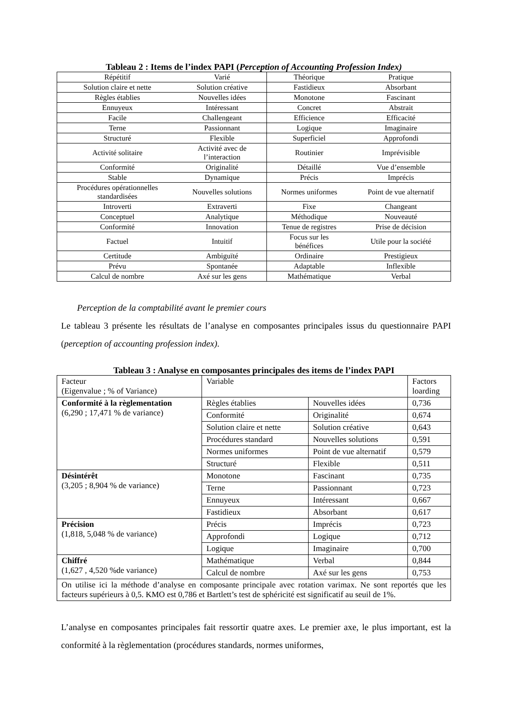Tableau 2 : Items de l’index PAPI (Perception of Accounting Profession Index)
| Répétitif | Varié | Théorique | Pratique |
| Solution claire et nette | Solution créative | Fastidieux | Absorbant |
| Règles établies | Nouvelles idées | Monotone | Fascinant |
| Ennuyeux | Intéressant | Concret | Abstrait |
| Facile | Challengeant | Efficience | Efficacité |
| Terne | Passionnant | Logique | Imaginaire |
| Structuré | Flexible | Superficiel | Approfondi |
| Activité solitaire | Activité avec de l’interaction | Routinier | Imprévisible |
| Conformité | Originalité | Détaillé | Vue d’ensemble |
| Stable | Dynamique | Précis | Imprécis |
| Procédures opérationnelles standardisées | Nouvelles solutions | Normes uniformes | Point de vue alternatif |
| Introverti | Extraverti | Fixe | Changeant |
| Conceptuel | Analytique | Méthodique | Nouveauté |
| Conformité | Innovation | Tenue de registres | Prise de décision |
| Factuel | Intuitif | Focus sur les bénéfices | Utile pour la société |
| Certitude | Ambiguïté | Ordinaire | Prestigieux |
| Prévu | Spontanée | Adaptable | Inflexible |
| Calcul de nombre | Axé sur les gens | Mathématique | Verbal |
Perception de la comptabilité avant le premier cours
Le tableau 3 présente les résultats de l’analyse en composantes principales issus du questionnaire PAPI (perception of accounting profession index).
Tableau 3 : Analyse en composantes principales des items de l’index PAPI
| Facteur (Eigenvalue ; % of Variance) | Variable | | Factors loarding |
| Conformité à la règlementation (6,290 ; 17,471 % de variance) | Règles établies | Nouvelles idées | 0,736 |
| | Conformité | Originalité | 0,674 |
| | Solution claire et nette | Solution créative | 0,643 |
| | Procédures standard | Nouvelles solutions | 0,591 |
| | Normes uniformes | Point de vue alternatif | 0,579 |
| | Structuré | Flexible | 0,511 |
| Désintérêt (3,205 ; 8,904 % de variance) | Monotone | Fascinant | 0,735 |
| | Terne | Passionnant | 0,723 |
| | Ennuyeux | Intéressant | 0,667 |
| | Fastidieux | Absorbant | 0,617 |
| Précision (1,818, 5,048 % de variance) | Précis | Imprécis | 0,723 |
| | Approfondi | Logique | 0,712 |
| | Logique | Imaginaire | 0,700 |
| Chiffré (1,627 , 4,520 %de variance) | Mathématique | Verbal | 0,844 |
| | Calcul de nombre | Axé sur les gens | 0,753 |
| On utilise ici la méthode d’analyse en composante principale avec rotation varimax. Ne sont reportés que les facteurs supérieurs à 0,5. KMO est 0,786 et Bartlett’s test de sphéricité est significatif au seuil de 1%. | | | |
L’analyse en composantes principales fait ressortir quatre axes. Le premier axe, le plus important, est la conformité à la règlementation (procédures standards, normes uniformes,